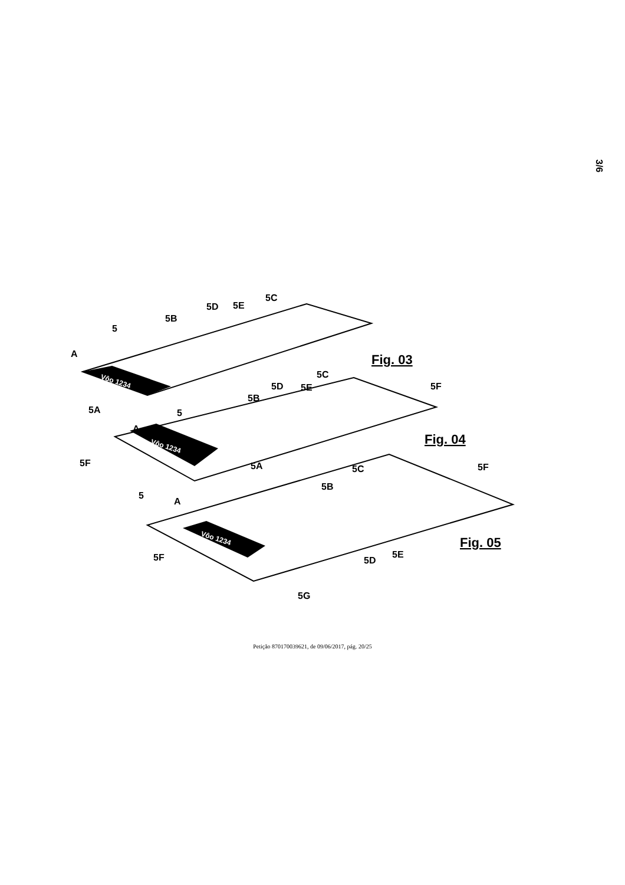3/6
5
A
5B
5D
5E
5C
5A
Fig. 03
5
A
5B
5D
5E
5C
5F
5F
5A
Fig. 04
5
A
5B
5C
5F
5F
5D
5E
5G
Fig. 05
Vôo 1234
Vôo 1234
Vôo 1234
Petição 870170039621, de 09/06/2017, pág. 20/25